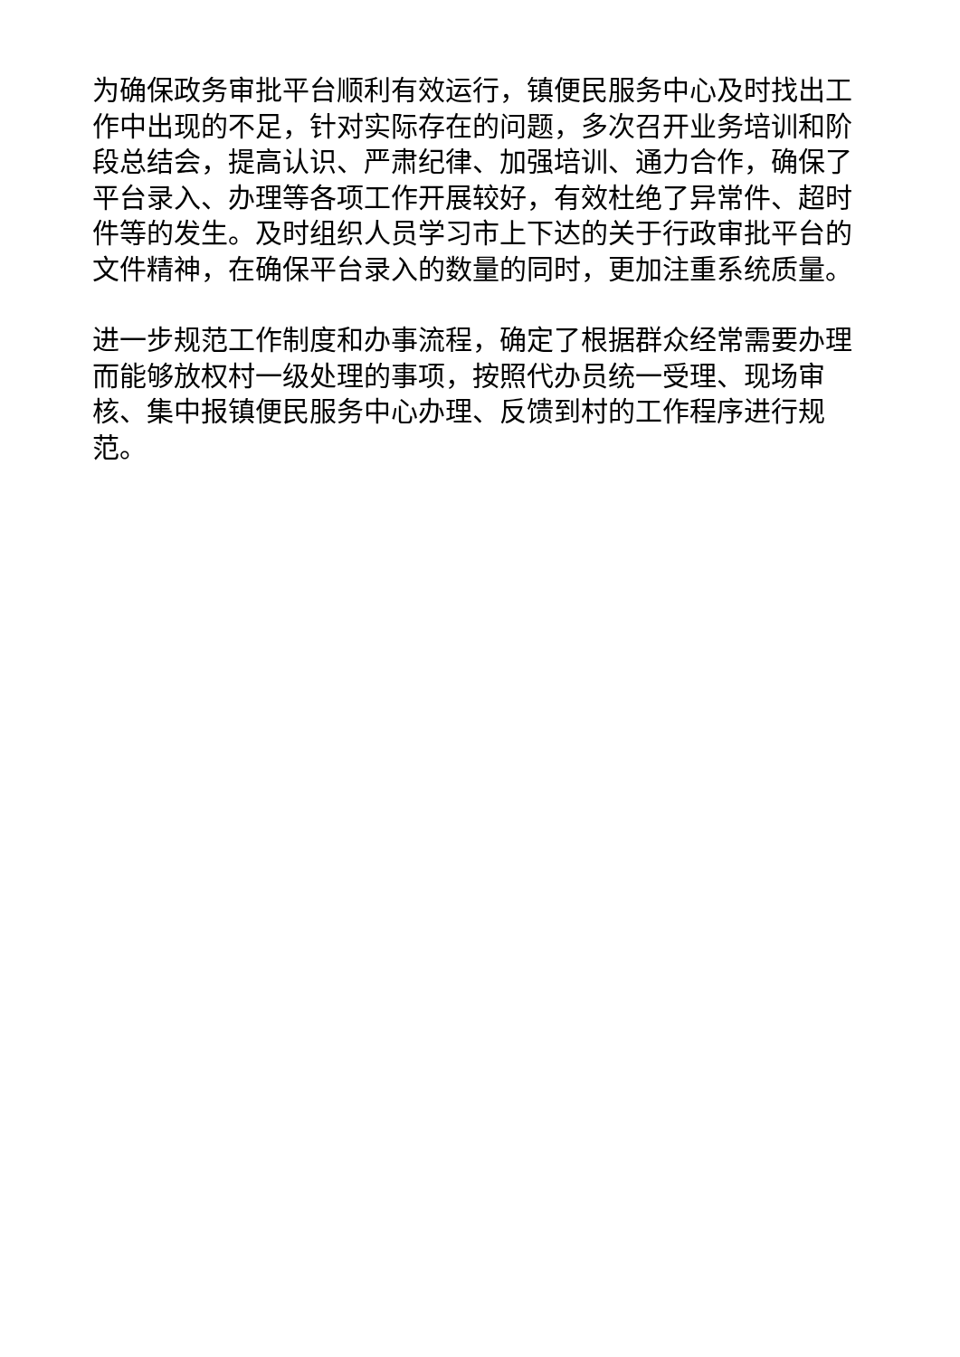为确保政务审批平台顺利有效运行，镇便民服务中心及时找出工作中出现的不足，针对实际存在的问题，多次召开业务培训和阶段总结会，提高认识、严肃纪律、加强培训、通力合作，确保了平台录入、办理等各项工作开展较好，有效杜绝了异常件、超时件等的发生。及时组织人员学习市上下达的关于行政审批平台的文件精神，在确保平台录入的数量的同时，更加注重系统质量。
进一步规范工作制度和办事流程，确定了根据群众经常需要办理而能够放权村一级处理的事项，按照代办员统一受理、现场审核、集中报镇便民服务中心办理、反馈到村的工作程序进行规范。